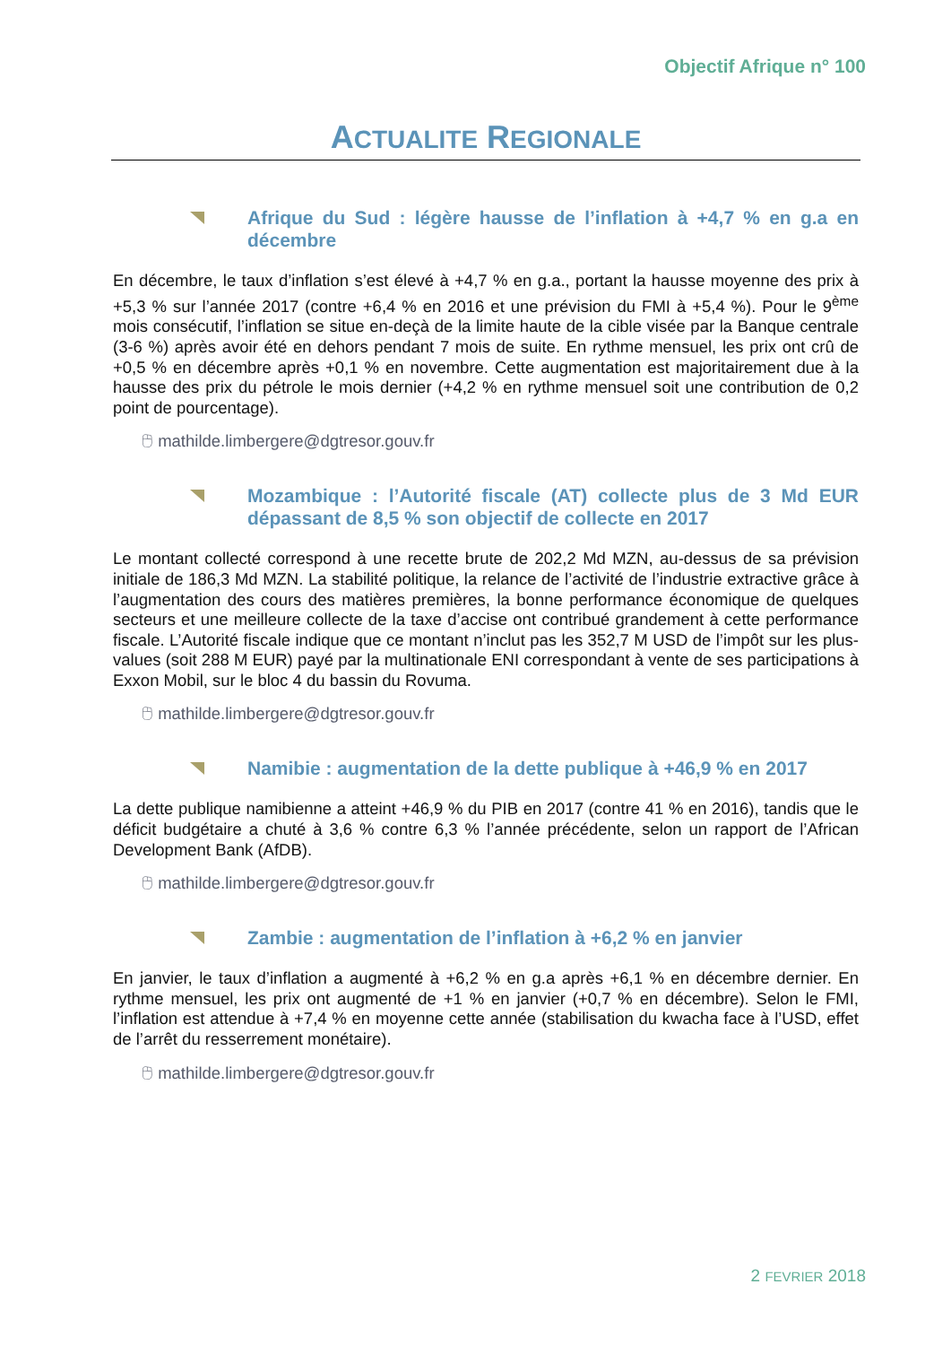Objectif Afrique n° 100
ACTUALITE REGIONALE
Afrique du Sud : légère hausse de l’inflation à +4,7 % en g.a en décembre
En décembre, le taux d’inflation s’est élevé à +4,7 % en g.a., portant la hausse moyenne des prix à +5,3 % sur l’année 2017 (contre +6,4 % en 2016 et une prévision du FMI à +5,4 %). Pour le 9<sup>ème</sup> mois consécutif, l’inflation se situe en-deçà de la limite haute de la cible visée par la Banque centrale (3-6 %) après avoir été en dehors pendant 7 mois de suite. En rythme mensuel, les prix ont crû de +0,5 % en décembre après +0,1 % en novembre. Cette augmentation est majoritairement due à la hausse des prix du pétrole le mois dernier (+4,2 % en rythme mensuel soit une contribution de 0,2 point de pourcentage).
🖰 mathilde.limbergere@dgtresor.gouv.fr
Mozambique : l’Autorité fiscale (AT) collecte plus de 3 Md EUR dépassant de 8,5 % son objectif de collecte en 2017
Le montant collecté correspond à une recette brute de 202,2 Md MZN, au-dessus de sa prévision initiale de 186,3 Md MZN. La stabilité politique, la relance de l’activité de l’industrie extractive grâce à l’augmentation des cours des matières premières, la bonne performance économique de quelques secteurs et une meilleure collecte de la taxe d’accise ont contribué grandement à cette performance fiscale. L’Autorité fiscale indique que ce montant n’inclut pas les 352,7 M USD de l’impôt sur les plus-values (soit 288 M EUR) payé par la multinationale ENI correspondant à vente de ses participations à Exxon Mobil, sur le bloc 4 du bassin du Rovuma.
🖰 mathilde.limbergere@dgtresor.gouv.fr
Namibie : augmentation de la dette publique à +46,9 % en 2017
La dette publique namibienne a atteint +46,9 % du PIB en 2017 (contre 41 % en 2016), tandis que le déficit budgétaire a chuté à 3,6 % contre 6,3 % l’année précédente, selon un rapport de l’African Development Bank (AfDB).
🖰 mathilde.limbergere@dgtresor.gouv.fr
Zambie : augmentation de l’inflation à +6,2 % en janvier
En janvier, le taux d’inflation a augmenté à +6,2 % en g.a après +6,1 % en décembre dernier. En rythme mensuel, les prix ont augmenté de +1 % en janvier (+0,7 % en décembre). Selon le FMI, l’inflation est attendue à +7,4 % en moyenne cette année (stabilisation du kwacha face à l’USD, effet de l’arrêt du resserrement monétaire).
🖰 mathilde.limbergere@dgtresor.gouv.fr
2 FEVRIER 2018